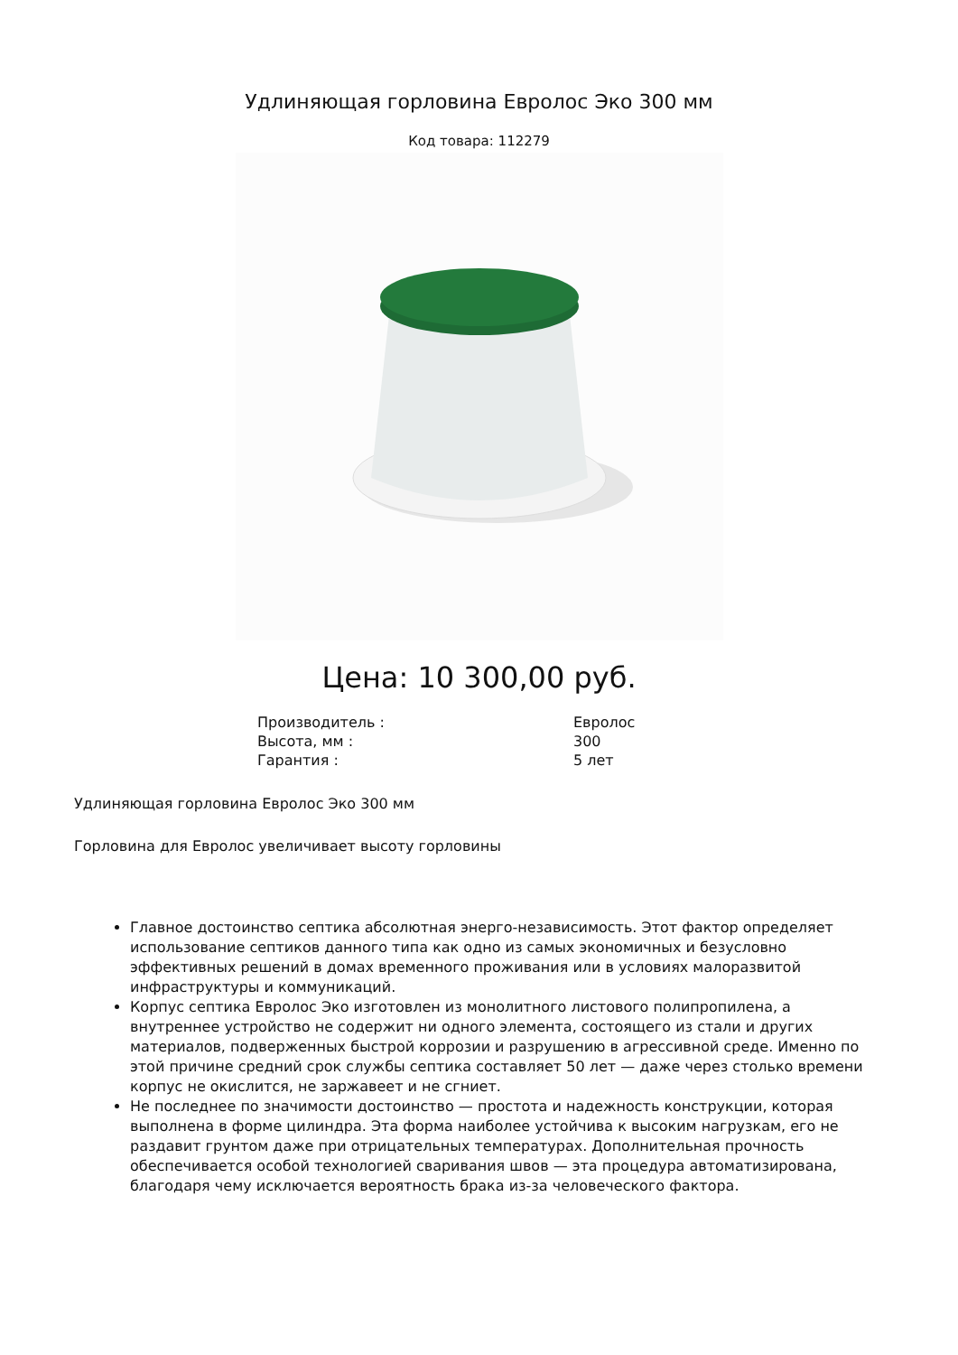Удлиняющая горловина Евролос Эко 300 мм
Код товара: 112279
Цена: 10 300,00 руб.
| Производитель : | Евролос |
| Высота, мм : | 300 |
| Гарантия : | 5 лет |
Удлиняющая горловина Евролос Эко 300 мм
Горловина для Евролос увеличивает высоту горловины
Главное достоинство септика абсолютная энерго-независимость. Этот фактор определяет использование септиков данного типа как одно из самых экономичных и безусловно эффективных решений в домах временного проживания или в условиях малоразвитой инфраструктуры и коммуникаций.
Корпус септика Евролос Эко изготовлен из монолитного листового полипропилена, а внутреннее устройство не содержит ни одного элемента, состоящего из стали и других материалов, подверженных быстрой коррозии и разрушению в агрессивной среде. Именно по этой причине средний срок службы септика составляет 50 лет — даже через столько времени корпус не окислится, не заржавеет и не сгниет.
Не последнее по значимости достоинство — простота и надежность конструкции, которая выполнена в форме цилиндра. Эта форма наиболее устойчива к высоким нагрузкам, его не раздавит грунтом даже при отрицательных температурах. Дополнительная прочность обеспечивается особой технологией сваривания швов — эта процедура автоматизирована, благодаря чему исключается вероятность брака из-за человеческого фактора.